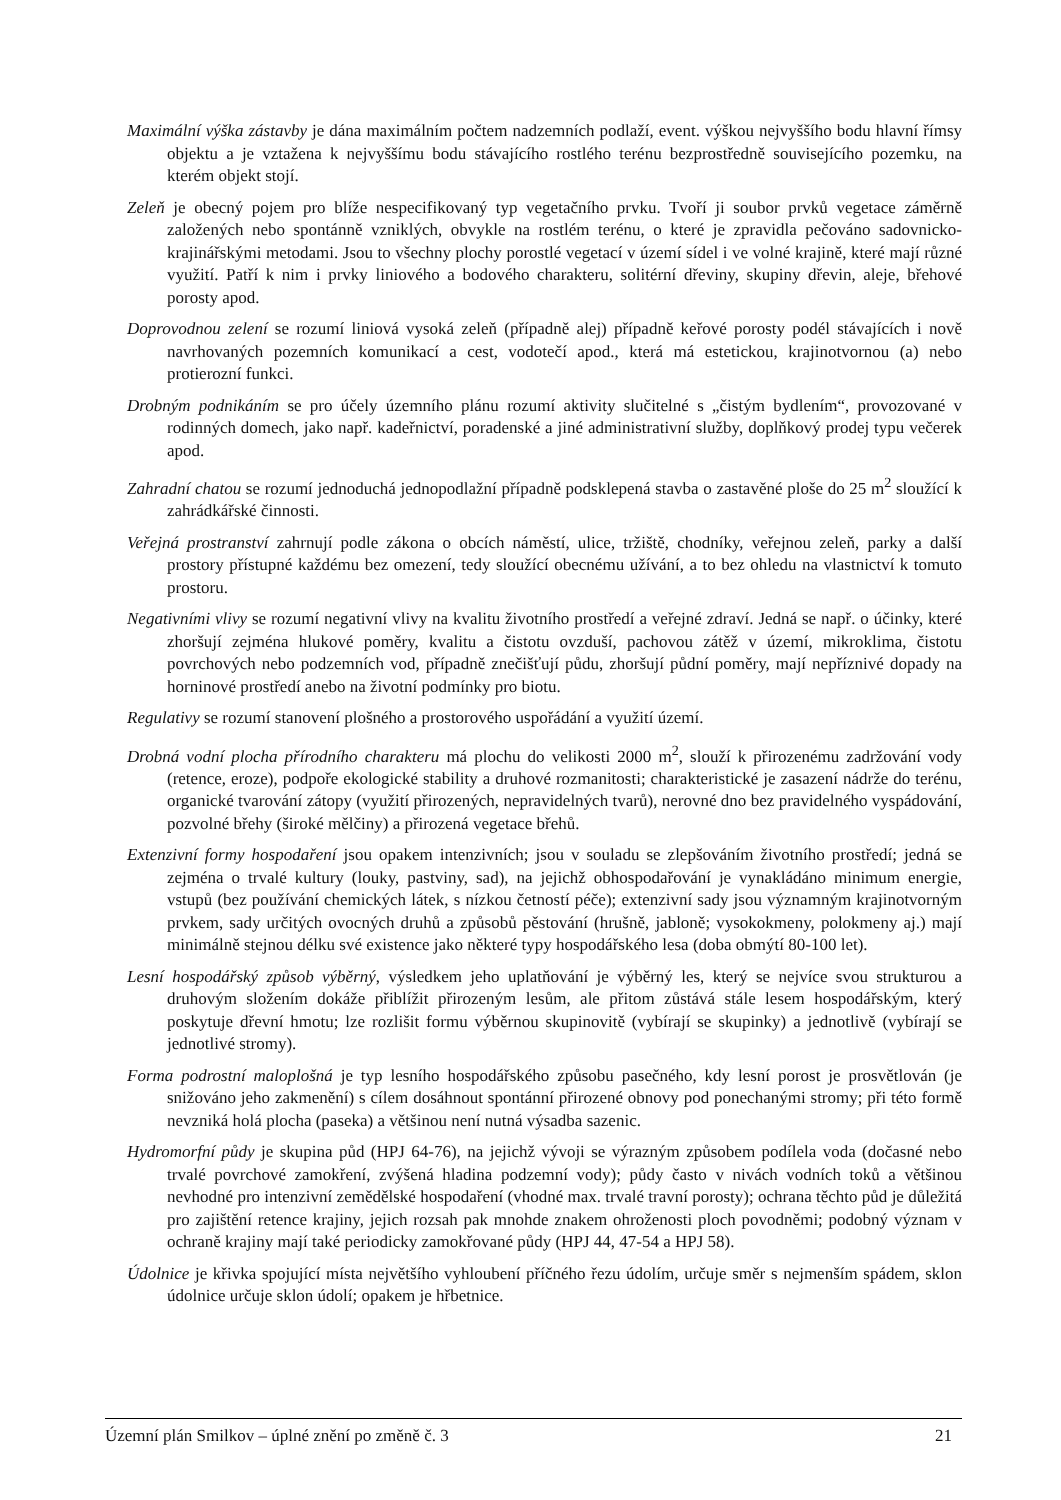Maximální výška zástavby je dána maximálním počtem nadzemních podlaží, event. výškou nejvyššího bodu hlavní římsy objektu a je vztažena k nejvyššímu bodu stávajícího rostlého terénu bezprostředně souvisejícího pozemku, na kterém objekt stojí.
Zeleň je obecný pojem pro blíže nespecifikovaný typ vegetačního prvku. Tvoří ji soubor prvků vegetace záměrně založených nebo spontánně vzniklých, obvykle na rostlém terénu, o které je zpravidla pečováno sadovnicko-krajinářskými metodami. Jsou to všechny plochy porostlé vegetací v území sídel i ve volné krajině, které mají různé využití. Patří k nim i prvky liniového a bodového charakteru, solitérní dřeviny, skupiny dřevin, aleje, břehové porosty apod.
Doprovodnou zelení se rozumí liniová vysoká zeleň (případně alej) případně keřové porosty podél stávajících i nově navrhovaných pozemních komunikací a cest, vodotečí apod., která má estetickou, krajinotvornou (a) nebo protierozní funkci.
Drobným podnikáním se pro účely územního plánu rozumí aktivity slučitelné s „čistým bydlením“, provozované v rodinných domech, jako např. kadeřnictví, poradenské a jiné administrativní služby, doplňkový prodej typu večerek apod.
Zahradní chatou se rozumí jednoduchá jednopodlažní případně podsklepená stavba o zastavěné ploše do 25 m<sup>2</sup> sloužící k zahrádkářské činnosti.
Veřejná prostranství zahrnují podle zákona o obcích náměstí, ulice, tržiště, chodníky, veřejnou zeleň, parky a další prostory přístupné každému bez omezení, tedy sloužící obecnému užívání, a to bez ohledu na vlastnictví k tomuto prostoru.
Negativními vlivy se rozumí negativní vlivy na kvalitu životního prostředí a veřejné zdraví. Jedná se např. o účinky, které zhoršují zejména hlukové poměry, kvalitu a čistotu ovzduší, pachovou zátěž v území, mikroklima, čistotu povrchových nebo podzemních vod, případně znečišťují půdu, zhoršují půdní poměry, mají nepříznivé dopady na horninové prostředí anebo na životní podmínky pro biotu.
Regulativy se rozumí stanovení plošného a prostorového uspořádání a využití území.
Drobná vodní plocha přírodního charakteru má plochu do velikosti 2000 m<sup>2</sup>, slouží k přirozenému zadržování vody (retence, eroze), podpoře ekologické stability a druhové rozmanitosti; charakteristické je zasazení nádrže do terénu, organické tvarování zátopy (využití přirozených, nepravidelných tvarů), nerovné dno bez pravidelného vyspádování, pozvolné břehy (široké mělčiny) a přirozená vegetace břehů.
Extenzivní formy hospodaření jsou opakem intenzivních; jsou v souladu se zlepšováním životního prostředí; jedná se zejména o trvalé kultury (louky, pastviny, sad), na jejichž obhospodařování je vynakládáno minimum energie, vstupů (bez používání chemických látek, s nízkou četností péče); extenzivní sady jsou významným krajinotvorným prvkem, sady určitých ovocných druhů a způsobů pěstování (hrušně, jabloně; vysokokmeny, polokmeny aj.) mají minimálně stejnou délku své existence jako některé typy hospodářského lesa (doba obmýtí 80-100 let).
Lesní hospodářský způsob výběrný, výsledkem jeho uplatňování je výběrný les, který se nejvíce svou strukturou a druhovým složením dokáže přiblížit přirozeným lesům, ale přitom zůstává stále lesem hospodářským, který poskytuje dřevní hmotu; lze rozlišit formu výběrnou skupinovitě (vybírají se skupinky) a jednotlivě (vybírají se jednotlivé stromy).
Forma podrostní maloplošná je typ lesního hospodářského způsobu pasečného, kdy lesní porost je prosvětlován (je snižováno jeho zakmenění) s cílem dosáhnout spontánní přirozené obnovy pod ponechanými stromy; při této formě nevzniká holá plocha (paseka) a většinou není nutná výsadba sazenic.
Hydromorfní půdy je skupina půd (HPJ 64-76), na jejichž vývoji se výrazným způsobem podílela voda (dočasné nebo trvalé povrchové zamokření, zvýšená hladina podzemní vody); půdy často v nivách vodních toků a většinou nevhodné pro intenzivní zemědělské hospodaření (vhodné max. trvalé travní porosty); ochrana těchto půd je důležitá pro zajištění retence krajiny, jejich rozsah pak mnohde znakem ohroženosti ploch povodněmi; podobný význam v ochraně krajiny mají také periodicky zamokřované půdy (HPJ 44, 47-54 a HPJ 58).
Údolnice je křivka spojující místa největšího vyhloubení příčného řezu údolím, určuje směr s nejmenším spádem, sklon údolnice určuje sklon údolí; opakem je hřbetnice.
Územní plán Smilkov – úplné znění po změně č. 3 21